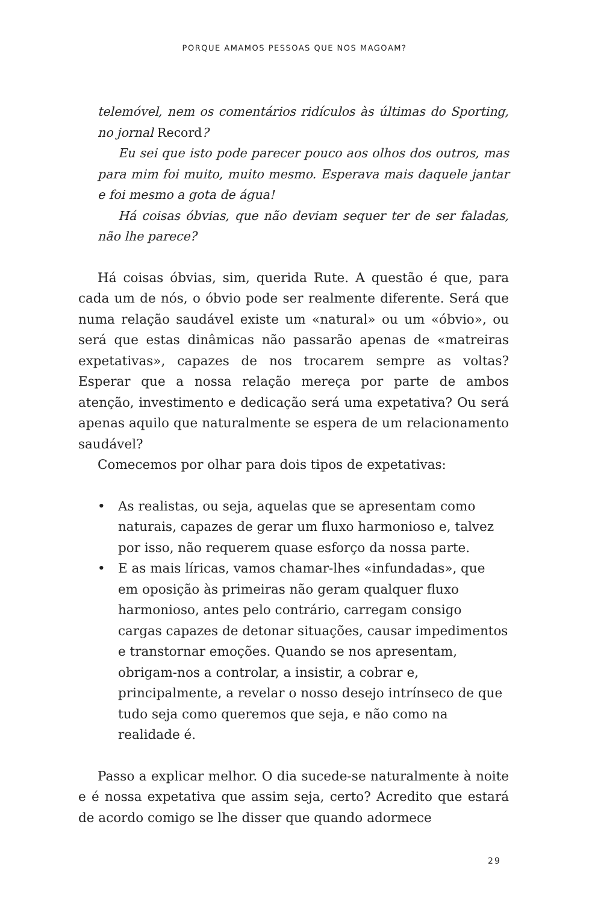PORQUE AMAMOS PESSOAS QUE NOS MAGOAM?
telemóvel, nem os comentários ridículos às últimas do Sporting, no jornal Record?
Eu sei que isto pode parecer pouco aos olhos dos outros, mas para mim foi muito, muito mesmo. Esperava mais daquele jantar e foi mesmo a gota de água!
Há coisas óbvias, que não deviam sequer ter de ser faladas, não lhe parece?
Há coisas óbvias, sim, querida Rute. A questão é que, para cada um de nós, o óbvio pode ser realmente diferente. Será que numa relação saudável existe um «natural» ou um «óbvio», ou será que estas dinâmicas não passarão apenas de «matreiras expetativas», capazes de nos trocarem sempre as voltas? Esperar que a nossa relação mereça por parte de ambos atenção, investimento e dedicação será uma expetativa? Ou será apenas aquilo que naturalmente se espera de um relacionamento saudável?
Comecemos por olhar para dois tipos de expetativas:
• As realistas, ou seja, aquelas que se apresentam como naturais, capazes de gerar um fluxo harmonioso e, talvez por isso, não requerem quase esforço da nossa parte.
• E as mais líricas, vamos chamar-lhes «infundadas», que em oposição às primeiras não geram qualquer fluxo harmonioso, antes pelo contrário, carregam consigo cargas capazes de detonar situações, causar impedimentos e transtornar emoções. Quando se nos apresentam, obrigam-nos a controlar, a insistir, a cobrar e, principalmente, a revelar o nosso desejo intrínseco de que tudo seja como queremos que seja, e não como na realidade é.
Passo a explicar melhor. O dia sucede-se naturalmente à noite e é nossa expetativa que assim seja, certo? Acredito que estará de acordo comigo se lhe disser que quando adormece
29